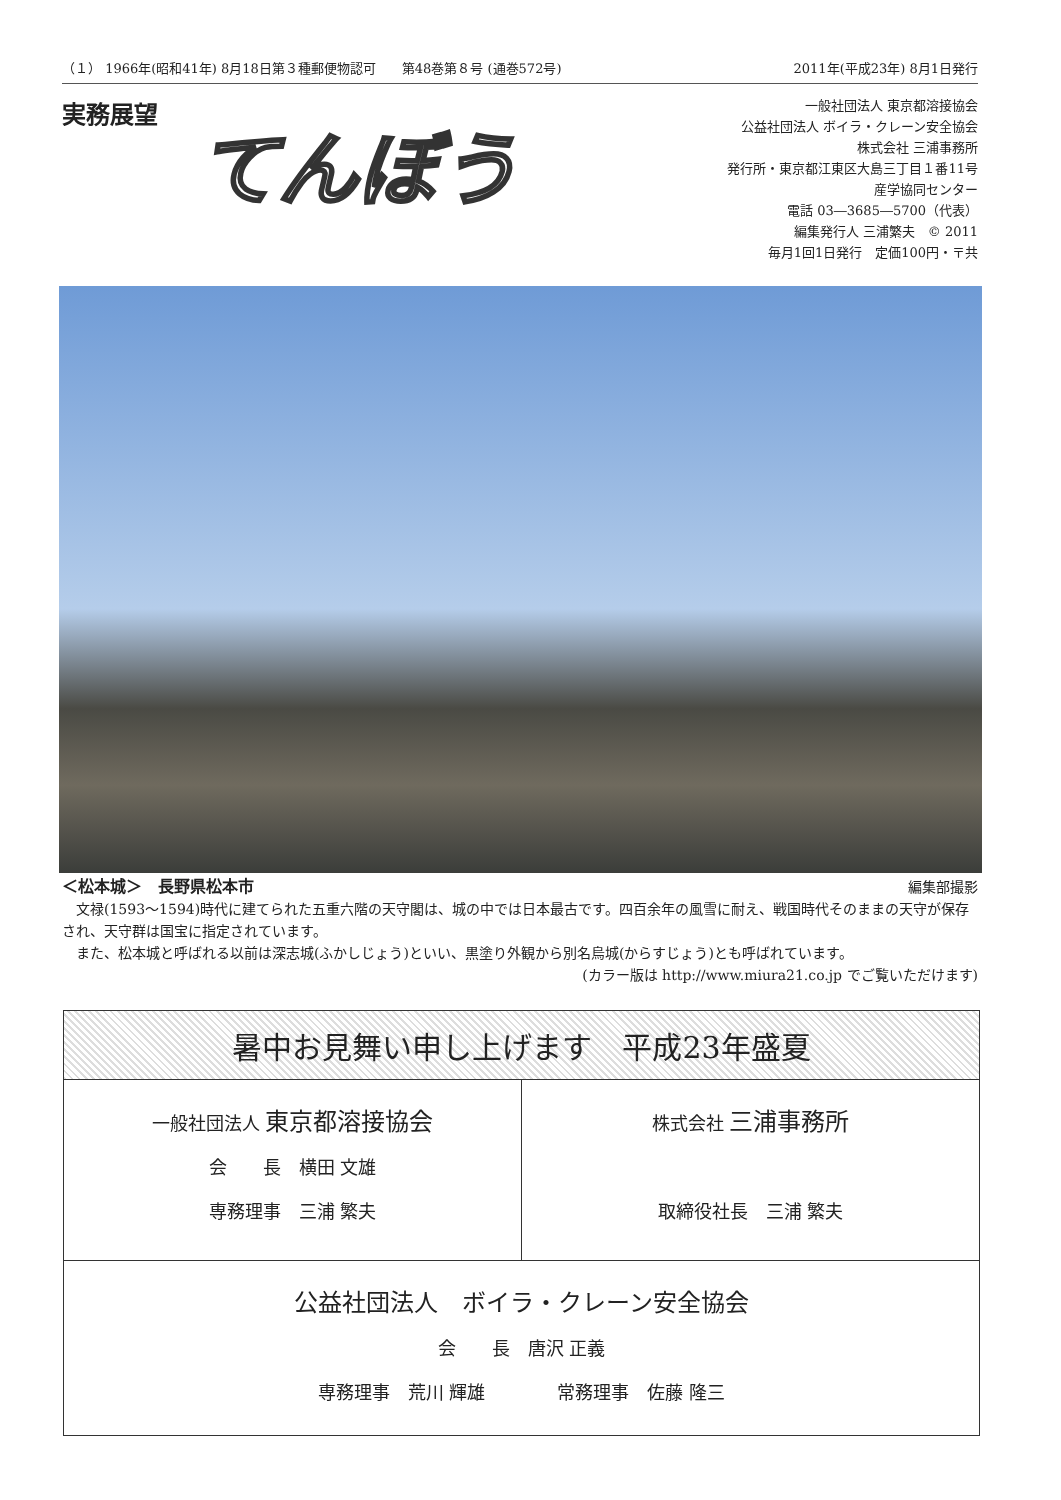（１） 1966年(昭和41年) 8月18日第３種郵便物認可　　第48巻第８号 (通巻572号) 2011年(平成23年) 8月1日発行
実務展望
てんぼう
一般社団法人 東京都溶接協会
公益社団法人 ボイラ・クレーン安全協会
株式会社 三浦事務所
発行所・東京都江東区大島三丁目１番11号
産学協同センター
電話 03―3685―5700（代表）
編集発行人 三浦繁夫　© 2011
毎月1回1日発行　定価100円・〒共
＜松本城＞　長野県松本市 編集部撮影
　文禄(1593～1594)時代に建てられた五重六階の天守閣は、城の中では日本最古です。四百余年の風雪に耐え、戦国時代そのままの天守が保存され、天守群は国宝に指定されています。
　また、松本城と呼ばれる以前は深志城(ふかしじょう)といい、黒塗り外観から別名烏城(からすじょう)とも呼ばれています。
(カラー版は http://www.miura21.co.jp でご覧いただけます)
暑中お見舞い申し上げます　平成23年盛夏
一般社団法人 東京都溶接協会
会　　長　横田 文雄
専務理事　三浦 繁夫
株式会社 三浦事務所
取締役社長　三浦 繁夫
公益社団法人　ボイラ・クレーン安全協会
会　　長　唐沢 正義
専務理事　荒川 輝雄　　　　常務理事　佐藤 隆三